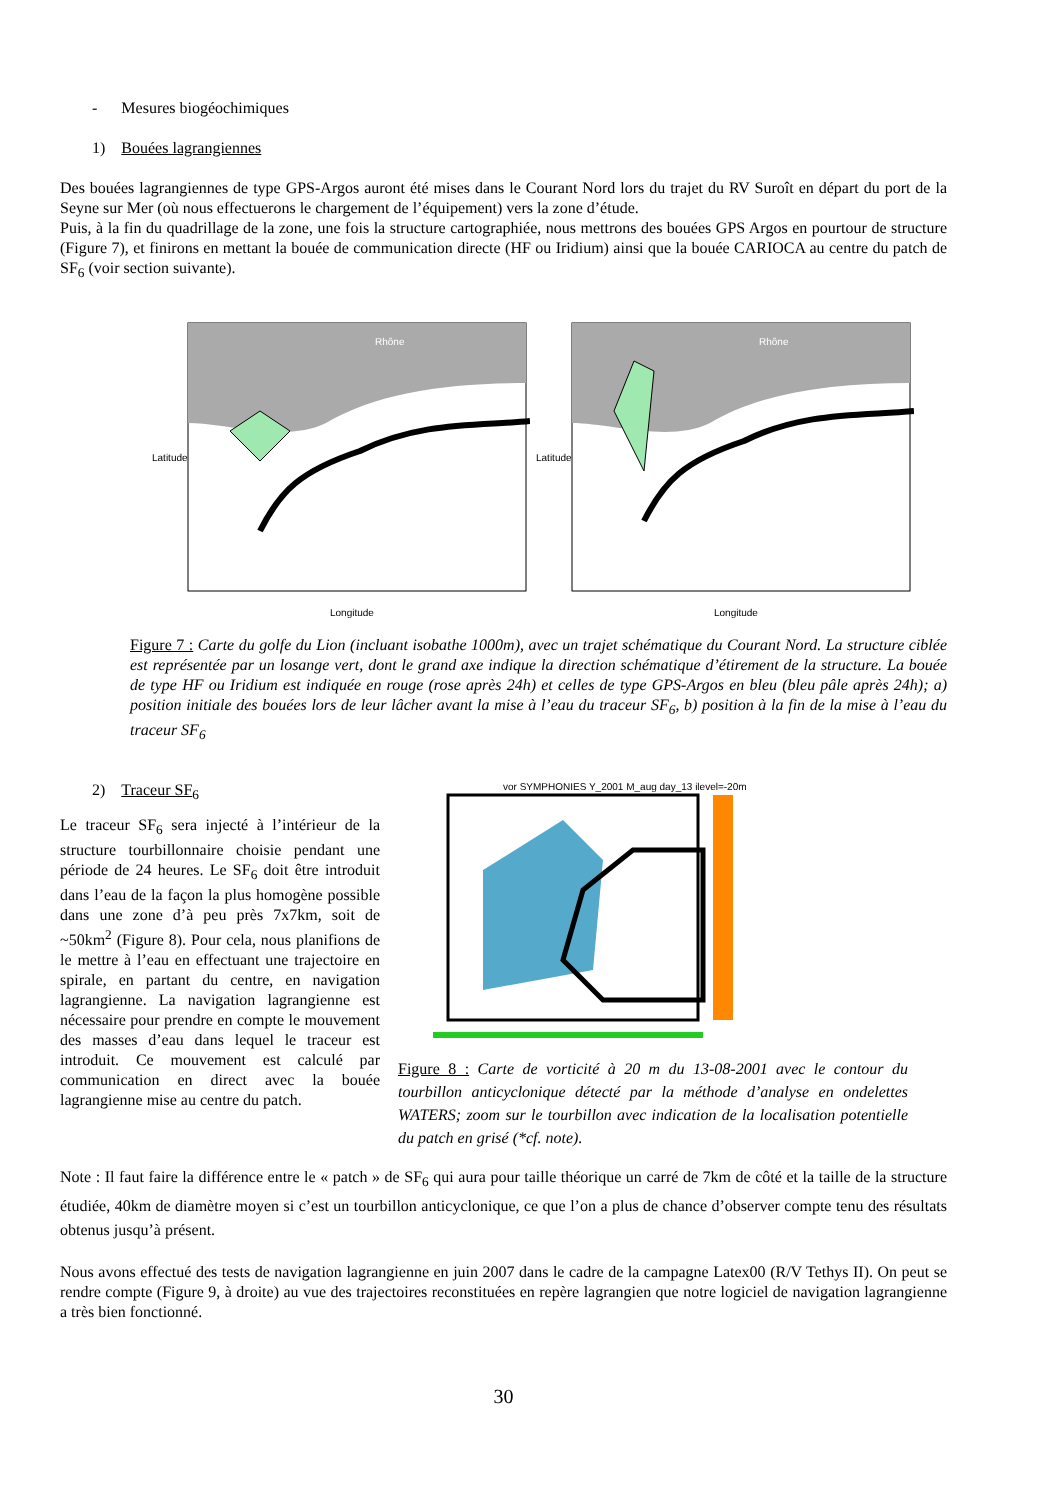- Mesures biogéochimiques
1) Bouées lagrangiennes
Des bouées lagrangiennes de type GPS-Argos auront été mises dans le Courant Nord lors du trajet du RV Suroît en départ du port de la Seyne sur Mer (où nous effectuerons le chargement de l’équipement) vers la zone d’étude.
Puis, à la fin du quadrillage de la zone, une fois la structure cartographiée, nous mettrons des bouées GPS Argos en pourtour de structure (Figure 7), et finirons en mettant la bouée de communication directe (HF ou Iridium) ainsi que la bouée CARIOCA au centre du patch de SF<sub>6</sub> (voir section suivante).
Latitude
Longitude
Rhône
Latitude
Longitude
Rhône
Figure 7 : Carte du golfe du Lion (incluant isobathe 1000m), avec un trajet schématique du Courant Nord. La structure ciblée est représentée par un losange vert, dont le grand axe indique la direction schématique d’étirement de la structure. La bouée de type HF ou Iridium est indiquée en rouge (rose après 24h) et celles de type GPS-Argos en bleu (bleu pâle après 24h); a) position initiale des bouées lors de leur lâcher avant la mise à l’eau du traceur SF<sub>6</sub>, b) position à la fin de la mise à l’eau du traceur SF<sub>6</sub>
2) Traceur SF<sub>6</sub>
Le traceur SF<sub>6</sub> sera injecté à l’intérieur de la structure tourbillonnaire choisie pendant une période de 24 heures. Le SF<sub>6</sub> doit être introduit dans l’eau de la façon la plus homogène possible dans une zone d’à peu près 7x7km, soit de ~50km<sup>2</sup> (Figure 8). Pour cela, nous planifions de le mettre à l’eau en effectuant une trajectoire en spirale, en partant du centre, en navigation lagrangienne. La navigation lagrangienne est nécessaire pour prendre en compte le mouvement des masses d’eau dans lequel le traceur est introduit. Ce mouvement est calculé par communication en direct avec la bouée lagrangienne mise au centre du patch.
vor SYMPHONIES Y_2001 M_aug day_13 ilevel=-20m
Figure 8 : Carte de vorticité à 20 m du 13-08-2001 avec le contour du tourbillon anticyclonique détecté par la méthode d’analyse en ondelettes WATERS; zoom sur le tourbillon avec indication de la localisation potentielle du patch en grisé (*cf. note).
Note : Il faut faire la différence entre le « patch » de SF<sub>6</sub> qui aura pour taille théorique un carré de 7km de côté et la taille de la structure étudiée, 40km de diamètre moyen si c’est un tourbillon anticyclonique, ce que l’on a plus de chance d’observer compte tenu des résultats obtenus jusqu’à présent.
Nous avons effectué des tests de navigation lagrangienne en juin 2007 dans le cadre de la campagne Latex00 (R/V Tethys II). On peut se rendre compte (Figure 9, à droite) au vue des trajectoires reconstituées en repère lagrangien que notre logiciel de navigation lagrangienne a très bien fonctionné.
30